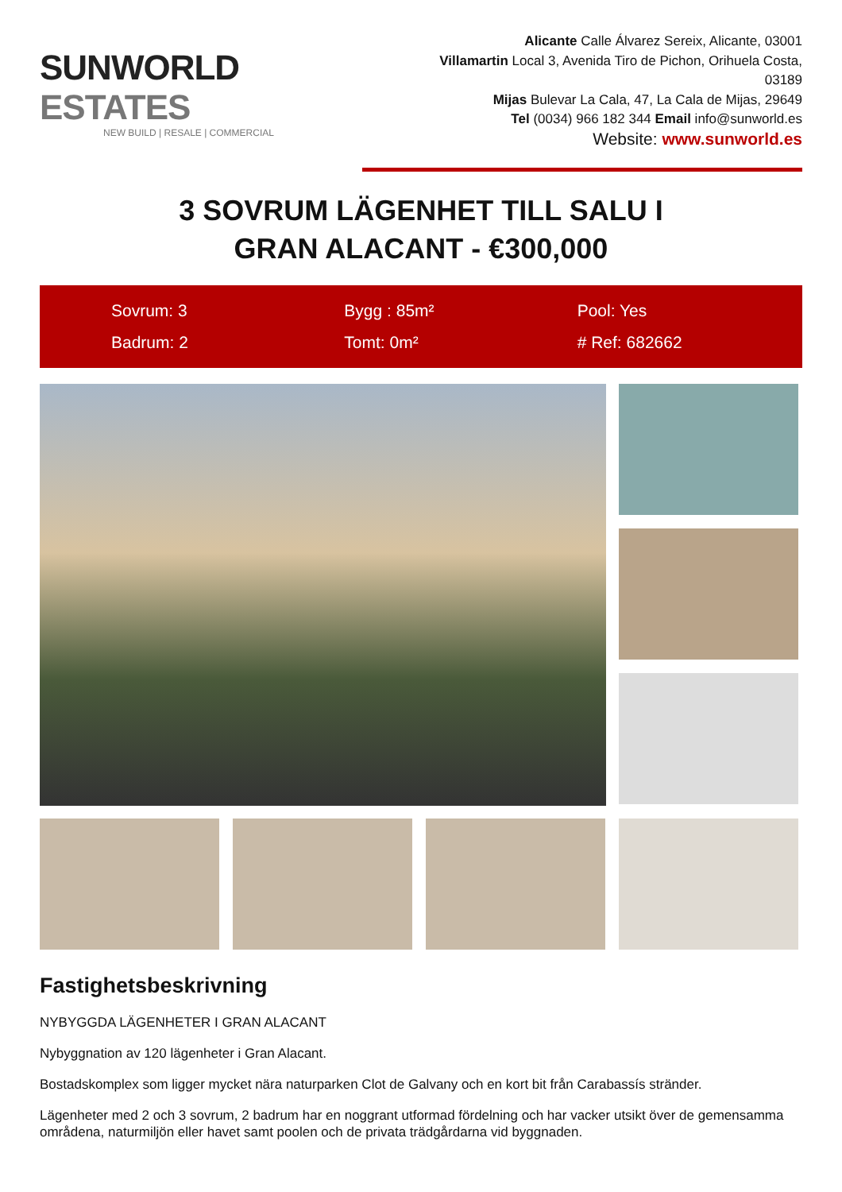SUNWORLD ESTATES
NEW BUILD | RESALE | COMMERCIAL
Alicante Calle Álvarez Sereix, Alicante, 03001
Villamartin Local 3, Avenida Tiro de Pichon, Orihuela Costa, 03189
Mijas Bulevar La Cala, 47, La Cala de Mijas, 29649
Tel (0034) 966 182 344 Email info@sunworld.es
Website: www.sunworld.es
3 SOVRUM LÄGENHET TILL SALU I
GRAN ALACANT - €300,000
Sovrum: 3
Bygg : 85m²
Pool: Yes
Badrum: 2
Tomt: 0m²
# Ref: 682662
Fastighetsbeskrivning
NYBYGGDA LÄGENHETER I GRAN ALACANT
Nybyggnation av 120 lägenheter i Gran Alacant.
Bostadskomplex som ligger mycket nära naturparken Clot de Galvany och en kort bit från Carabassís stränder.
Lägenheter med 2 och 3 sovrum, 2 badrum har en noggrant utformad fördelning och har vacker utsikt över de gemensamma områdena, naturmiljön eller havet samt poolen och de privata trädgårdarna vid byggnaden.